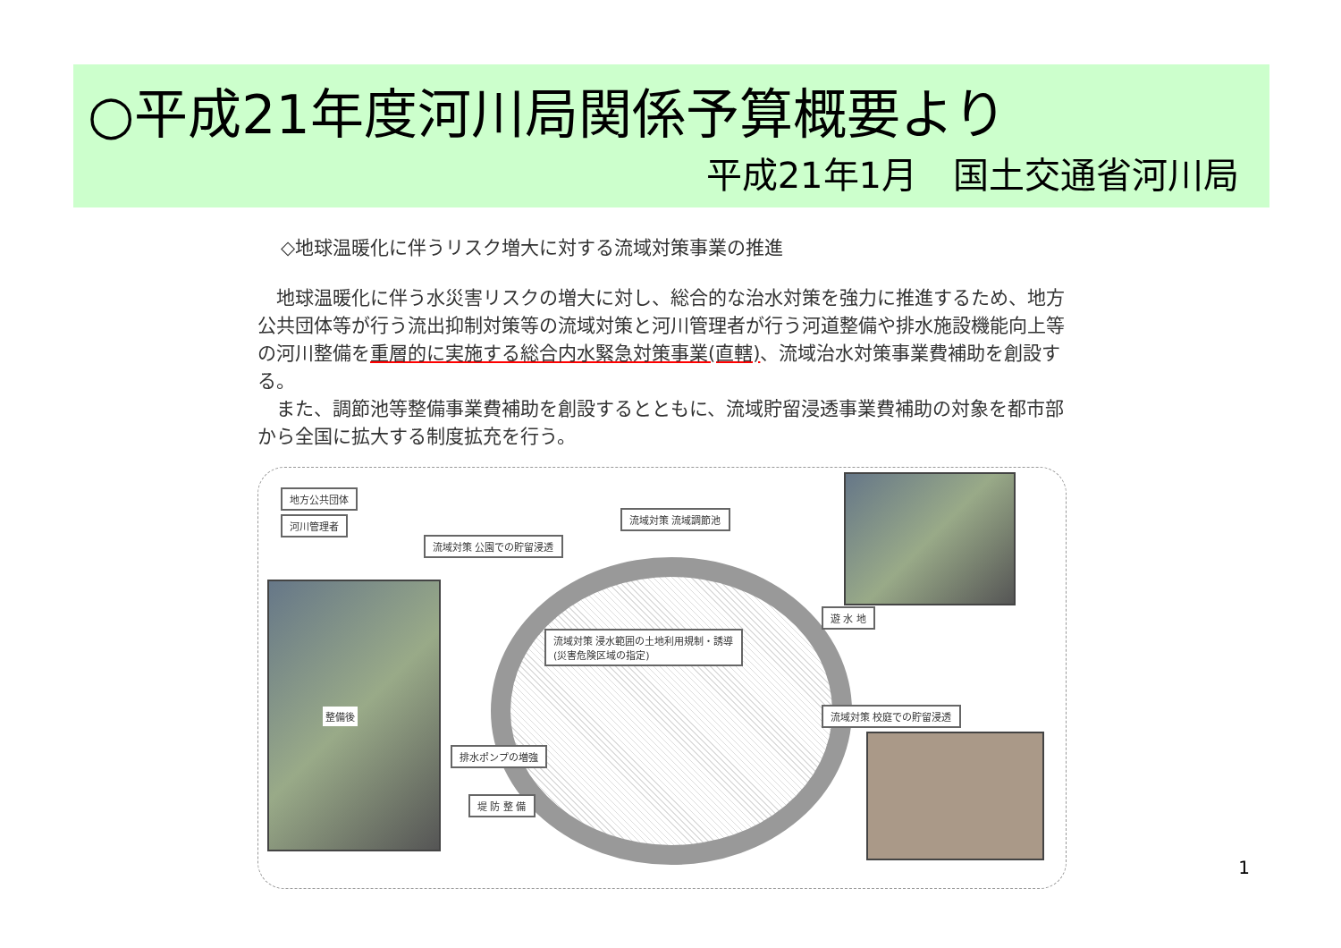○平成21年度河川局関係予算概要より
平成21年1月　国土交通省河川局
◇地球温暖化に伴うリスク増大に対する流域対策事業の推進
地球温暖化に伴う水災害リスクの増大に対し、総合的な治水対策を強力に推進するため、地方公共団体等が行う流出抑制対策等の流域対策と河川管理者が行う河道整備や排水施設機能向上等の河川整備を重層的に実施する総合内水緊急対策事業(直轄)、流域治水対策事業費補助を創設する。
また、調節池等整備事業費補助を創設するとともに、流域貯留浸透事業費補助の対象を都市部から全国に拡大する制度拡充を行う。
地方公共団体
河川管理者
流域対策 公園での貯留浸透
流域対策 流域調節池
流域対策 浸水範囲の土地利用規制・誘導
(災害危険区域の指定)
遊 水 地
流域対策 校庭での貯留浸透
排水ポンプの増強
堤 防 整 備
整備後
1